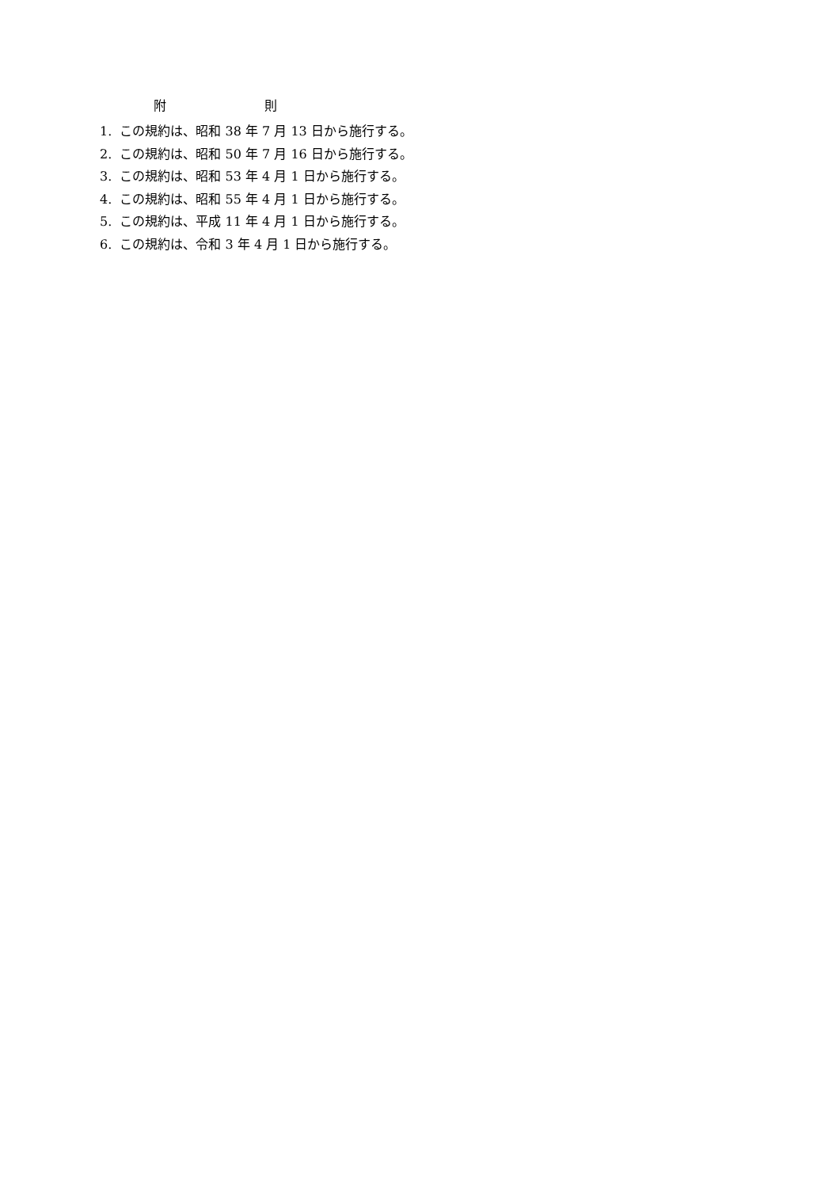附 則
1. この規約は、昭和 38 年 7 月 13 日から施行する。
2. この規約は、昭和 50 年 7 月 16 日から施行する。
3. この規約は、昭和 53 年 4 月 1 日から施行する。
4. この規約は、昭和 55 年 4 月 1 日から施行する。
5. この規約は、平成 11 年 4 月 1 日から施行する。
6. この規約は、令和 3 年 4 月 1 日から施行する。